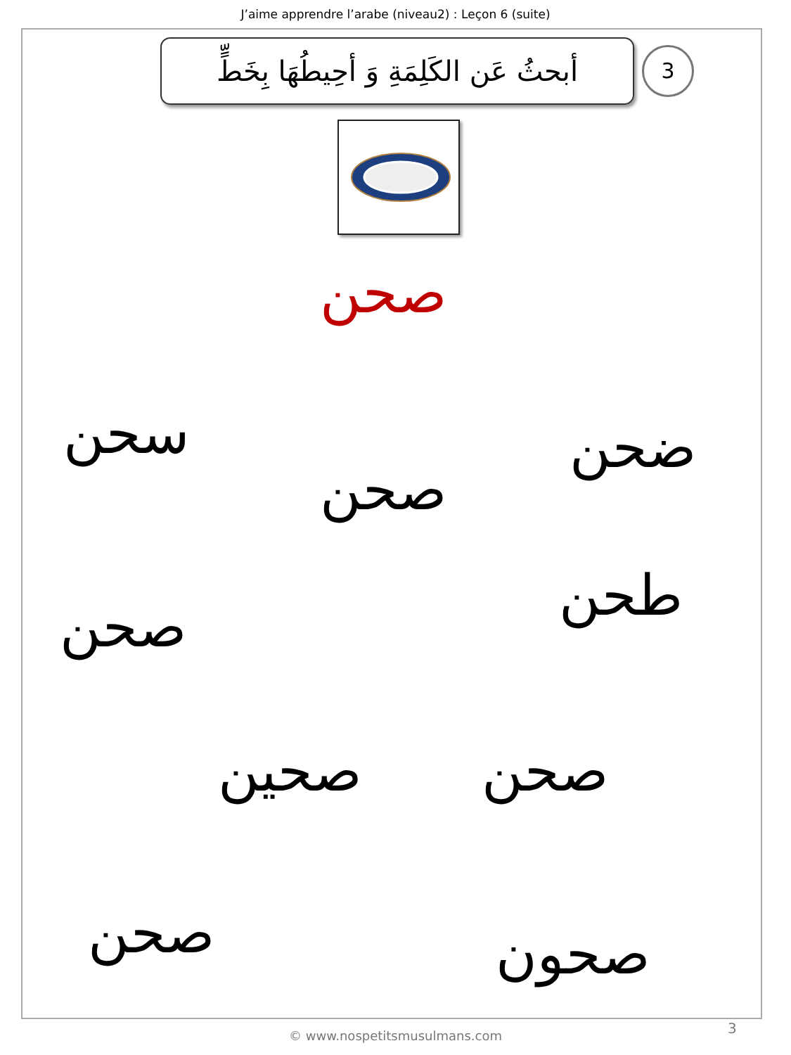J’aime apprendre l’arabe (niveau2) : Leçon 6 (suite)
أبحثُ عَن الكَلِمَةِ وَ أحِيطُهَا بِخَطٍّ
3
صحن
سحن ضحن
صحن
طحن
صحن
صحين صحن
صحن صحون
© www.nospetitsmusulmans.com 3